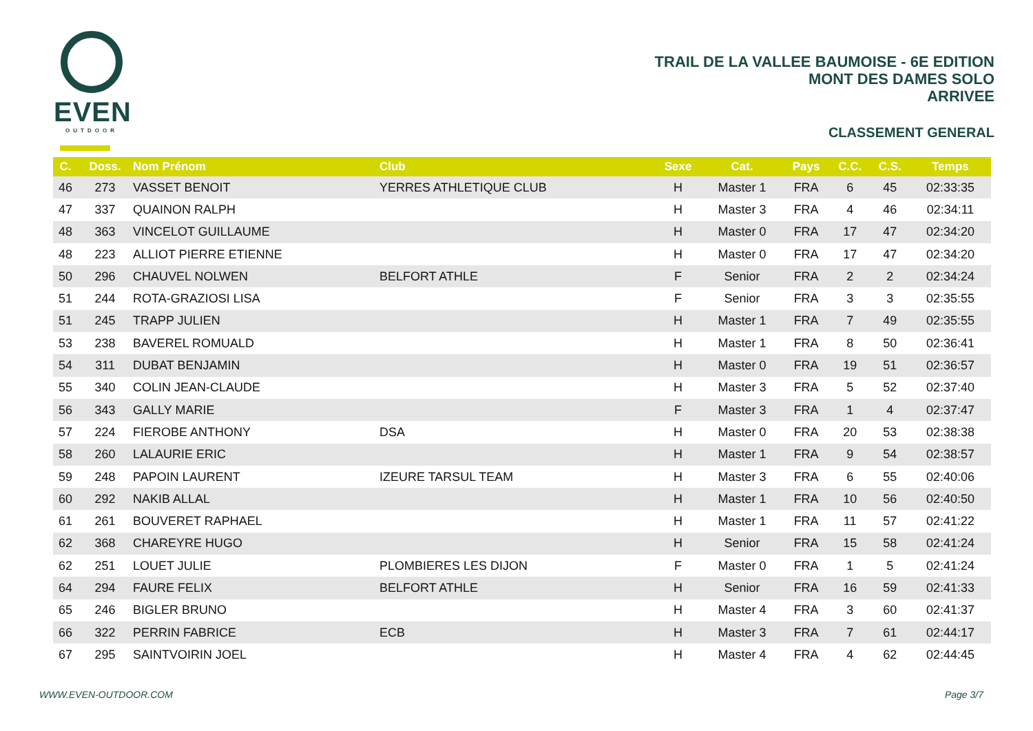EVEN
OUTDOOR
TRAIL DE LA VALLEE BAUMOISE - 6E EDITION
MONT DES DAMES SOLO
ARRIVEE
CLASSEMENT GENERAL
| C. | Doss. | Nom Prénom | Club | Sexe | Cat. | Pays | C.C. | C.S. | Temps |
| --- | --- | --- | --- | --- | --- | --- | --- | --- | --- |
| 46 | 273 | VASSET BENOIT | YERRES ATHLETIQUE CLUB | H | Master 1 | FRA | 6 | 45 | 02:33:35 |
| 47 | 337 | QUAINON RALPH | | H | Master 3 | FRA | 4 | 46 | 02:34:11 |
| 48 | 363 | VINCELOT GUILLAUME | | H | Master 0 | FRA | 17 | 47 | 02:34:20 |
| 48 | 223 | ALLIOT PIERRE ETIENNE | | H | Master 0 | FRA | 17 | 47 | 02:34:20 |
| 50 | 296 | CHAUVEL NOLWEN | BELFORT ATHLE | F | Senior | FRA | 2 | 2 | 02:34:24 |
| 51 | 244 | ROTA-GRAZIOSI LISA | | F | Senior | FRA | 3 | 3 | 02:35:55 |
| 51 | 245 | TRAPP JULIEN | | H | Master 1 | FRA | 7 | 49 | 02:35:55 |
| 53 | 238 | BAVEREL ROMUALD | | H | Master 1 | FRA | 8 | 50 | 02:36:41 |
| 54 | 311 | DUBAT BENJAMIN | | H | Master 0 | FRA | 19 | 51 | 02:36:57 |
| 55 | 340 | COLIN JEAN-CLAUDE | | H | Master 3 | FRA | 5 | 52 | 02:37:40 |
| 56 | 343 | GALLY MARIE | | F | Master 3 | FRA | 1 | 4 | 02:37:47 |
| 57 | 224 | FIEROBE ANTHONY | DSA | H | Master 0 | FRA | 20 | 53 | 02:38:38 |
| 58 | 260 | LALAURIE ERIC | | H | Master 1 | FRA | 9 | 54 | 02:38:57 |
| 59 | 248 | PAPOIN LAURENT | IZEURE TARSUL TEAM | H | Master 3 | FRA | 6 | 55 | 02:40:06 |
| 60 | 292 | NAKIB ALLAL | | H | Master 1 | FRA | 10 | 56 | 02:40:50 |
| 61 | 261 | BOUVERET RAPHAEL | | H | Master 1 | FRA | 11 | 57 | 02:41:22 |
| 62 | 368 | CHAREYRE HUGO | | H | Senior | FRA | 15 | 58 | 02:41:24 |
| 62 | 251 | LOUET JULIE | PLOMBIERES LES DIJON | F | Master 0 | FRA | 1 | 5 | 02:41:24 |
| 64 | 294 | FAURE FELIX | BELFORT ATHLE | H | Senior | FRA | 16 | 59 | 02:41:33 |
| 65 | 246 | BIGLER BRUNO | | H | Master 4 | FRA | 3 | 60 | 02:41:37 |
| 66 | 322 | PERRIN FABRICE | ECB | H | Master 3 | FRA | 7 | 61 | 02:44:17 |
| 67 | 295 | SAINTVOIRIN JOEL | | H | Master 4 | FRA | 4 | 62 | 02:44:45 |
WWW.EVEN-OUTDOOR.COM Page 3/7